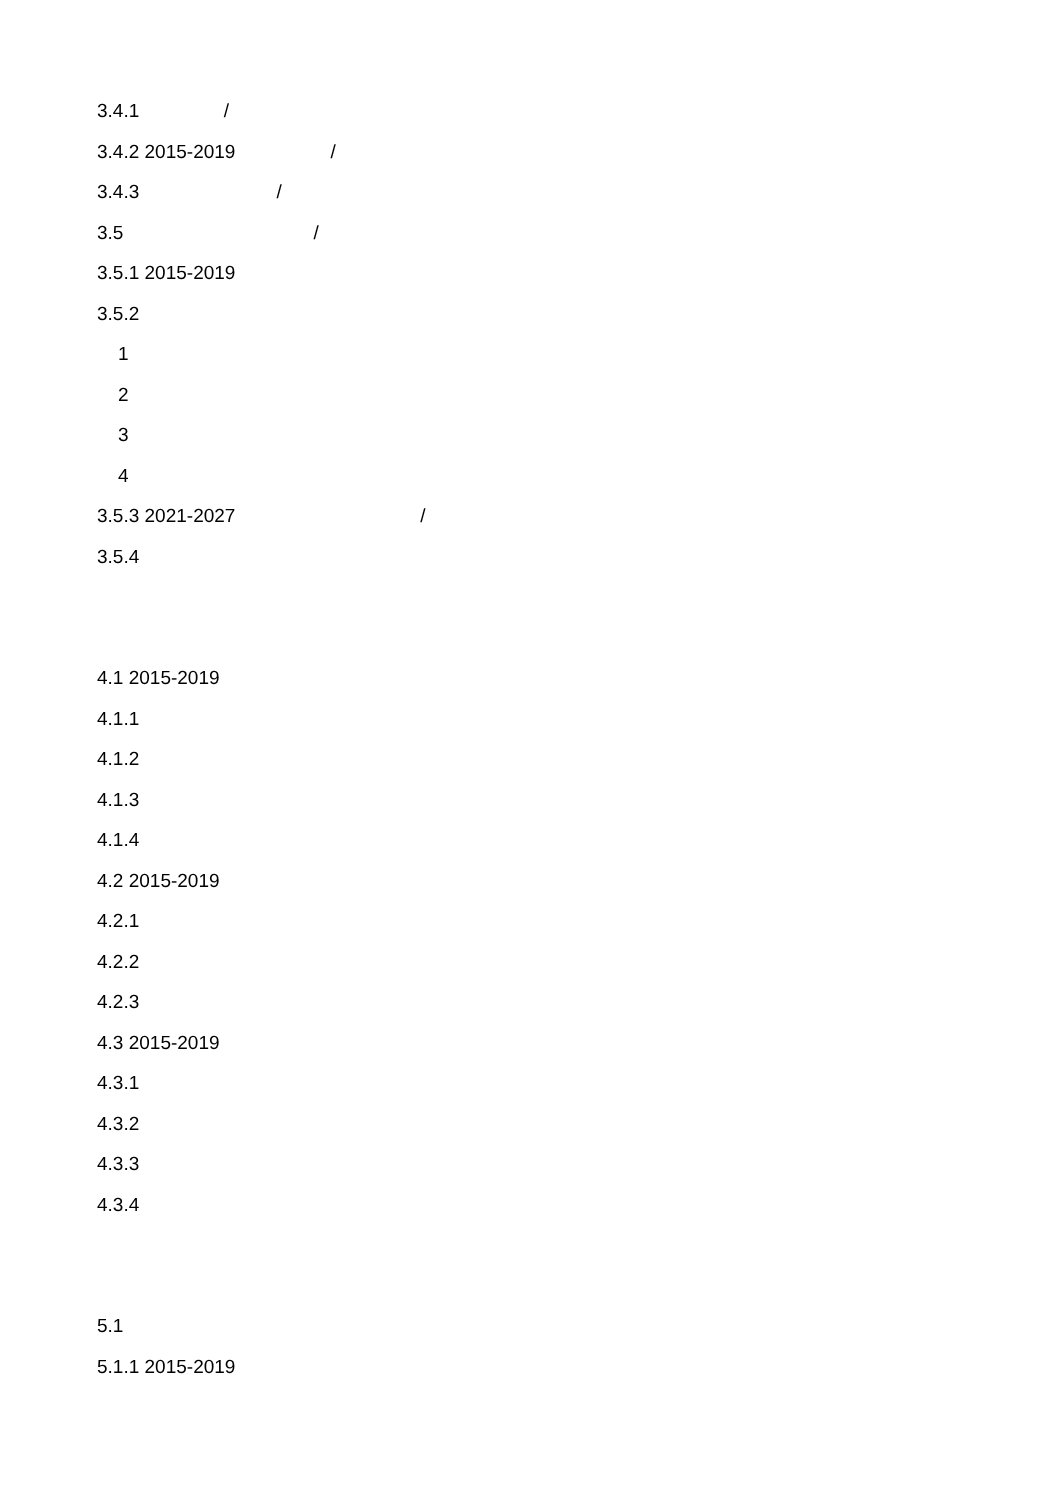3.4.1 /
3.4.2 2015-2019 /
3.4.3 /
3.5 /
3.5.1 2015-2019
3.5.2
1
2
3
4
3.5.3 2021-2027 /
3.5.4
4.1 2015-2019
4.1.1
4.1.2
4.1.3
4.1.4
4.2 2015-2019
4.2.1
4.2.2
4.2.3
4.3 2015-2019
4.3.1
4.3.2
4.3.3
4.3.4
5.1
5.1.1 2015-2019